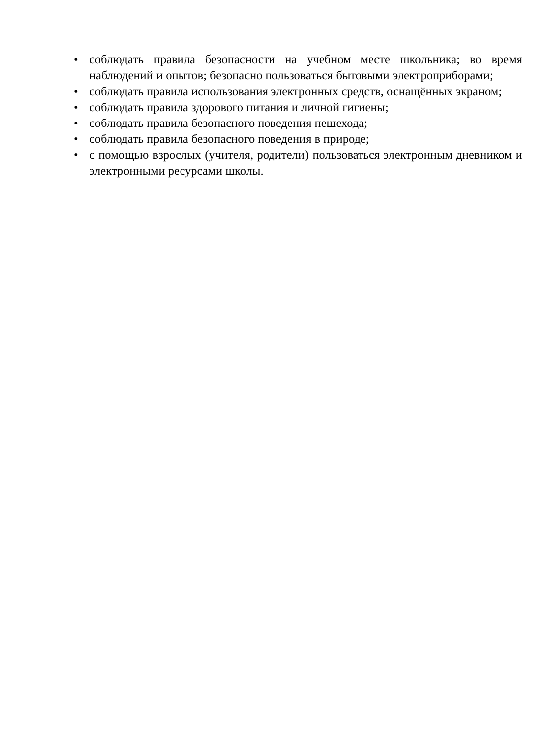• соблюдать правила безопасности на учебном месте школьника; во время наблюдений и опытов; безопасно пользоваться бытовыми электроприборами;
• соблюдать правила использования электронных средств, оснащённых экраном;
• соблюдать правила здорового питания и личной гигиены;
• соблюдать правила безопасного поведения пешехода;
• соблюдать правила безопасного поведения в природе;
• с помощью взрослых (учителя, родители) пользоваться электронным дневником и электронными ресурсами школы.